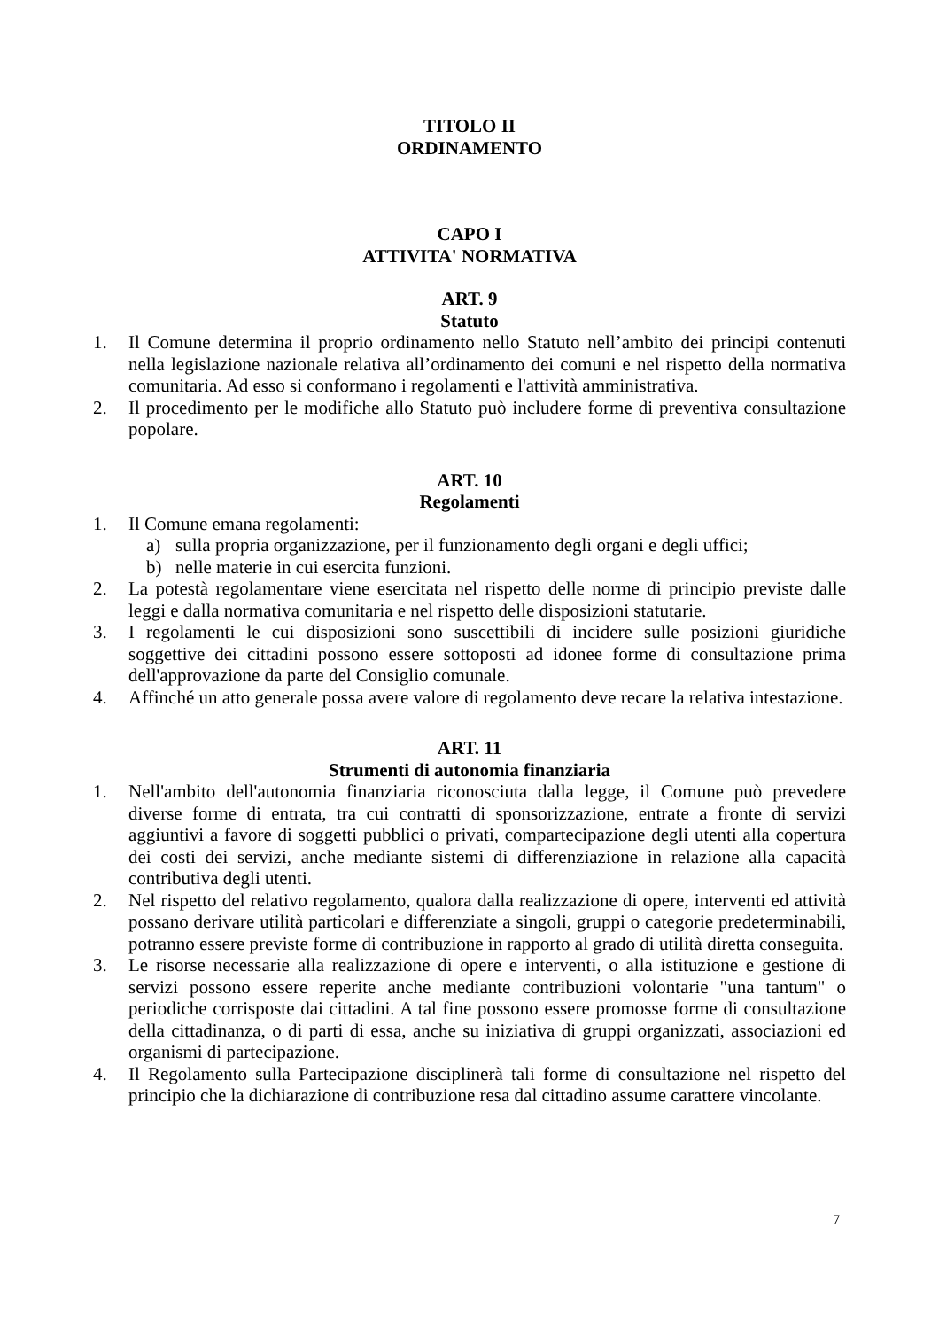TITOLO II
ORDINAMENTO
CAPO I
ATTIVITA' NORMATIVA
ART. 9
Statuto
1. Il Comune determina il proprio ordinamento nello Statuto nell’ambito dei principi contenuti nella legislazione nazionale relativa all’ordinamento dei comuni e nel rispetto della normativa comunitaria. Ad esso si conformano i regolamenti e l'attività amministrativa.
2. Il procedimento per le modifiche allo Statuto può includere forme di preventiva consultazione popolare.
ART. 10
Regolamenti
1. Il Comune emana regolamenti:
a) sulla propria organizzazione, per il funzionamento degli organi e degli uffici;
b) nelle materie in cui esercita funzioni.
2. La potestà regolamentare viene esercitata nel rispetto delle norme di principio previste dalle leggi e dalla normativa comunitaria e nel rispetto delle disposizioni statutarie.
3. I regolamenti le cui disposizioni sono suscettibili di incidere sulle posizioni giuridiche soggettive dei cittadini possono essere sottoposti ad idonee forme di consultazione prima dell'approvazione da parte del Consiglio comunale.
4. Affinché un atto generale possa avere valore di regolamento deve recare la relativa intestazione.
ART. 11
Strumenti di autonomia finanziaria
1. Nell'ambito dell'autonomia finanziaria riconosciuta dalla legge, il Comune può prevedere diverse forme di entrata, tra cui contratti di sponsorizzazione, entrate a fronte di servizi aggiuntivi a favore di soggetti pubblici o privati, compartecipazione degli utenti alla copertura dei costi dei servizi, anche mediante sistemi di differenziazione in relazione alla capacità contributiva degli utenti.
2. Nel rispetto del relativo regolamento, qualora dalla realizzazione di opere, interventi ed attività possano derivare utilità particolari e differenziate a singoli, gruppi o categorie predeterminabili, potranno essere previste forme di contribuzione in rapporto al grado di utilità diretta conseguita.
3. Le risorse necessarie alla realizzazione di opere e interventi, o alla istituzione e gestione di servizi possono essere reperite anche mediante contribuzioni volontarie "una tantum" o periodiche corrisposte dai cittadini. A tal fine possono essere promosse forme di consultazione della cittadinanza, o di parti di essa, anche su iniziativa di gruppi organizzati, associazioni ed organismi di partecipazione.
4. Il Regolamento sulla Partecipazione disciplinerà tali forme di consultazione nel rispetto del principio che la dichiarazione di contribuzione resa dal cittadino assume carattere vincolante.
7